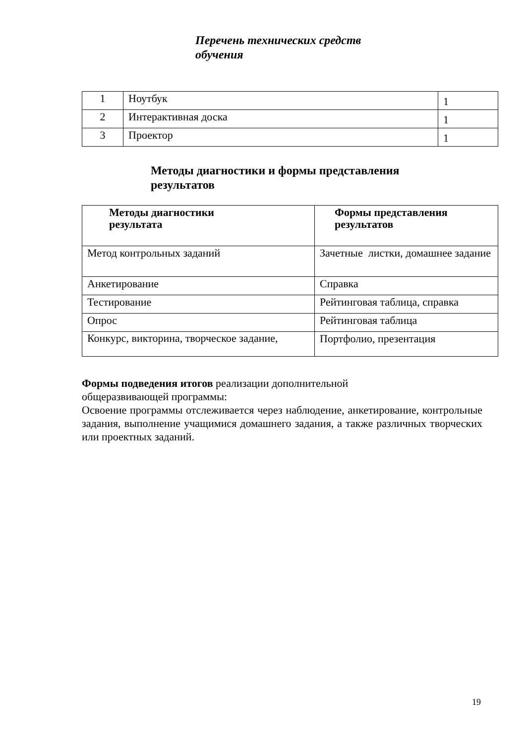Перечень технических средств
обучения
| 1 | Ноутбук | 1 |
| 2 | Интерактивная доска | 1 |
| 3 | Проектор | 1 |
Методы диагностики и формы представления
результатов
| Методы диагностики результата | Формы представления результатов |
| --- | --- |
| Метод контрольных заданий | Зачетные листки, домашнее задание |
| Анкетирование | Справка |
| Тестирование | Рейтинговая таблица, справка |
| Опрос | Рейтинговая таблица |
| Конкурс, викторина, творческое задание, | Портфолио, презентация |
Формы подведения итогов реализации дополнительной
общеразвивающей программы:
Освоение программы отслеживается через наблюдение, анкетирование, контрольные задания, выполнение учащимися домашнего задания, а также различных творческих или проектных заданий.
19